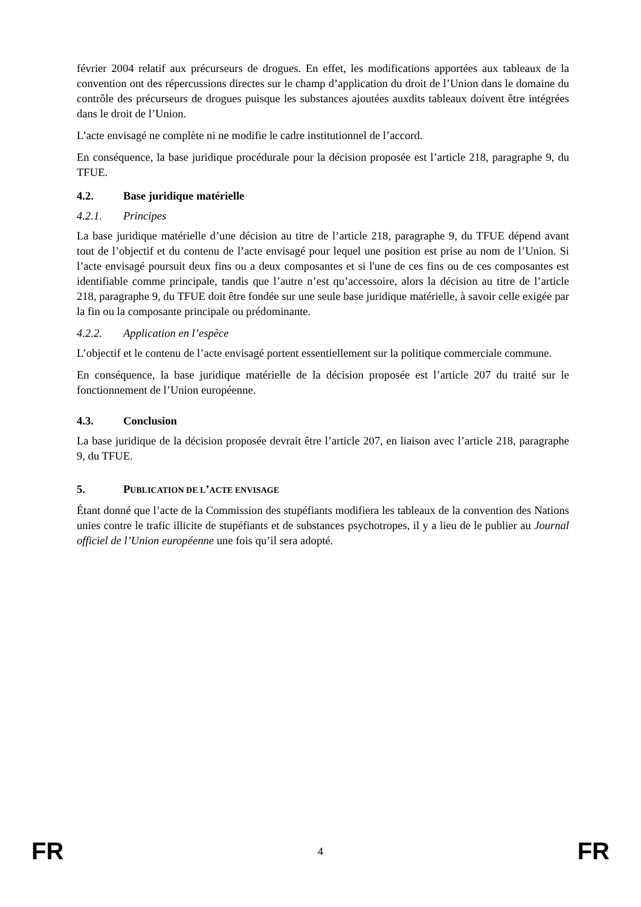février 2004 relatif aux précurseurs de drogues. En effet, les modifications apportées aux tableaux de la convention ont des répercussions directes sur le champ d’application du droit de l’Union dans le domaine du contrôle des précurseurs de drogues puisque les substances ajoutées auxdits tableaux doivent être intégrées dans le droit de l’Union.
L’acte envisagé ne complète ni ne modifie le cadre institutionnel de l’accord.
En conséquence, la base juridique procédurale pour la décision proposée est l’article 218, paragraphe 9, du TFUE.
4.2. Base juridique matérielle
4.2.1. Principes
La base juridique matérielle d’une décision au titre de l’article 218, paragraphe 9, du TFUE dépend avant tout de l’objectif et du contenu de l’acte envisagé pour lequel une position est prise au nom de l’Union. Si l’acte envisagé poursuit deux fins ou a deux composantes et si l'une de ces fins ou de ces composantes est identifiable comme principale, tandis que l’autre n’est qu’accessoire, alors la décision au titre de l’article 218, paragraphe 9, du TFUE doit être fondée sur une seule base juridique matérielle, à savoir celle exigée par la fin ou la composante principale ou prédominante.
4.2.2. Application en l’espèce
L’objectif et le contenu de l’acte envisagé portent essentiellement sur la politique commerciale commune.
En conséquence, la base juridique matérielle de la décision proposée est l’article 207 du traité sur le fonctionnement de l’Union européenne.
4.3. Conclusion
La base juridique de la décision proposée devrait être l’article 207, en liaison avec l’article 218, paragraphe 9, du TFUE.
5. PUBLICATION DE L’ACTE ENVISAGE
Étant donné que l’acte de la Commission des stupéfiants modifiera les tableaux de la convention des Nations unies contre le trafic illicite de stupéfiants et de substances psychotropes, il y a lieu de le publier au Journal officiel de l’Union européenne une fois qu’il sera adopté.
FR 4 FR